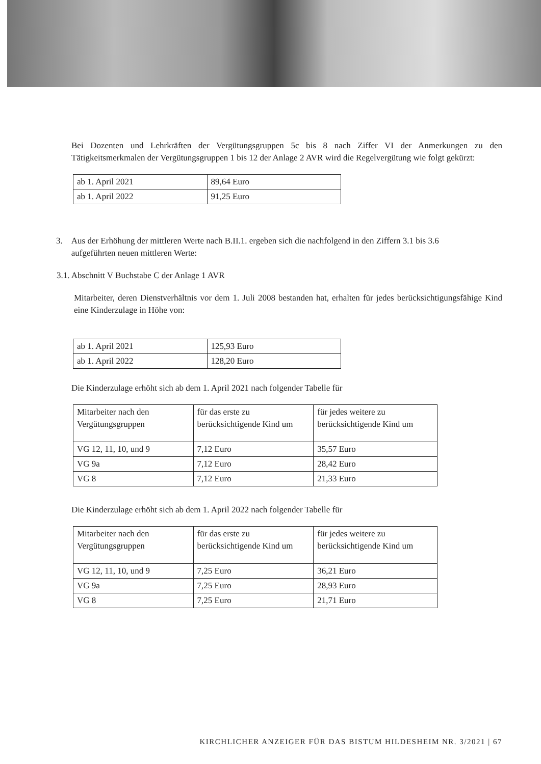Bei Dozenten und Lehrkräften der Vergütungsgruppen 5c bis 8 nach Ziffer VI der Anmerkungen zu den Tätigkeitsmerkmalen der Vergütungsgruppen 1 bis 12 der Anlage 2 AVR wird die Regelvergütung wie folgt gekürzt:
| ab 1. April 2021 | 89,64 Euro |
| ab 1. April 2022 | 91,25 Euro |
3. Aus der Erhöhung der mittleren Werte nach B.II.1. ergeben sich die nachfolgend in den Ziffern 3.1 bis 3.6
aufgeführten neuen mittleren Werte:
3.1. Abschnitt V Buchstabe C der Anlage 1 AVR
Mitarbeiter, deren Dienstverhältnis vor dem 1. Juli 2008 bestanden hat, erhalten für jedes berücksichtigungsfähige Kind eine Kinderzulage in Höhe von:
| ab 1. April 2021 | 125,93 Euro |
| ab 1. April 2022 | 128,20 Euro |
Die Kinderzulage erhöht sich ab dem 1. April 2021 nach folgender Tabelle für
| Mitarbeiter nach den Vergütungsgruppen | für das erste zu berücksichtigende Kind um | für jedes weitere zu berücksichtigende Kind um |
| VG 12, 11, 10, und 9 | 7,12 Euro | 35,57 Euro |
| VG 9a | 7,12 Euro | 28,42 Euro |
| VG 8 | 7,12 Euro | 21,33 Euro |
Die Kinderzulage erhöht sich ab dem 1. April 2022 nach folgender Tabelle für
| Mitarbeiter nach den Vergütungsgruppen | für das erste zu berücksichtigende Kind um | für jedes weitere zu berücksichtigende Kind um |
| VG 12, 11, 10, und 9 | 7,25 Euro | 36,21 Euro |
| VG 9a | 7,25 Euro | 28,93 Euro |
| VG 8 | 7,25 Euro | 21,71 Euro |
KIRCHLICHER ANZEIGER FÜR DAS BISTUM HILDESHEIM NR. 3/2021 | 67